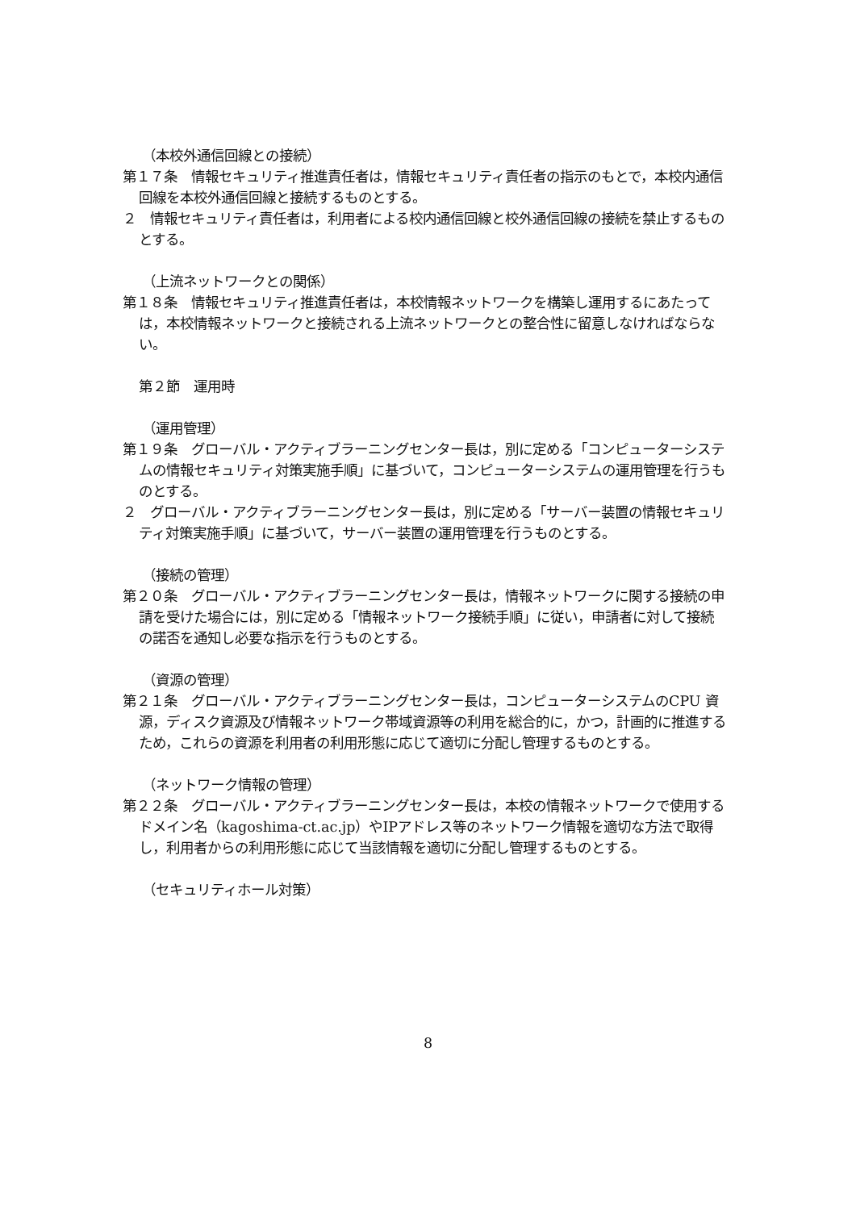（本校外通信回線との接続）
第１７条　情報セキュリティ推進責任者は，情報セキュリティ責任者の指示のもとで，本校内通信回線を本校外通信回線と接続するものとする。
２　情報セキュリティ責任者は，利用者による校内通信回線と校外通信回線の接続を禁止するものとする。
（上流ネットワークとの関係）
第１８条　情報セキュリティ推進責任者は，本校情報ネットワークを構築し運用するにあたっては，本校情報ネットワークと接続される上流ネットワークとの整合性に留意しなければならない。
第２節　運用時
（運用管理）
第１９条　グローバル・アクティブラーニングセンター長は，別に定める「コンピューターシステムの情報セキュリティ対策実施手順」に基づいて，コンピューターシステムの運用管理を行うものとする。
２　グローバル・アクティブラーニングセンター長は，別に定める「サーバー装置の情報セキュリティ対策実施手順」に基づいて，サーバー装置の運用管理を行うものとする。
（接続の管理）
第２０条　グローバル・アクティブラーニングセンター長は，情報ネットワークに関する接続の申請を受けた場合には，別に定める「情報ネットワーク接続手順」に従い，申請者に対して接続の諾否を通知し必要な指示を行うものとする。
（資源の管理）
第２１条　グローバル・アクティブラーニングセンター長は，コンピューターシステムのCPU 資源，ディスク資源及び情報ネットワーク帯域資源等の利用を総合的に，かつ，計画的に推進するため，これらの資源を利用者の利用形態に応じて適切に分配し管理するものとする。
（ネットワーク情報の管理）
第２２条　グローバル・アクティブラーニングセンター長は，本校の情報ネットワークで使用するドメイン名（kagoshima-ct.ac.jp）やIPアドレス等のネットワーク情報を適切な方法で取得し，利用者からの利用形態に応じて当該情報を適切に分配し管理するものとする。
（セキュリティホール対策）
8